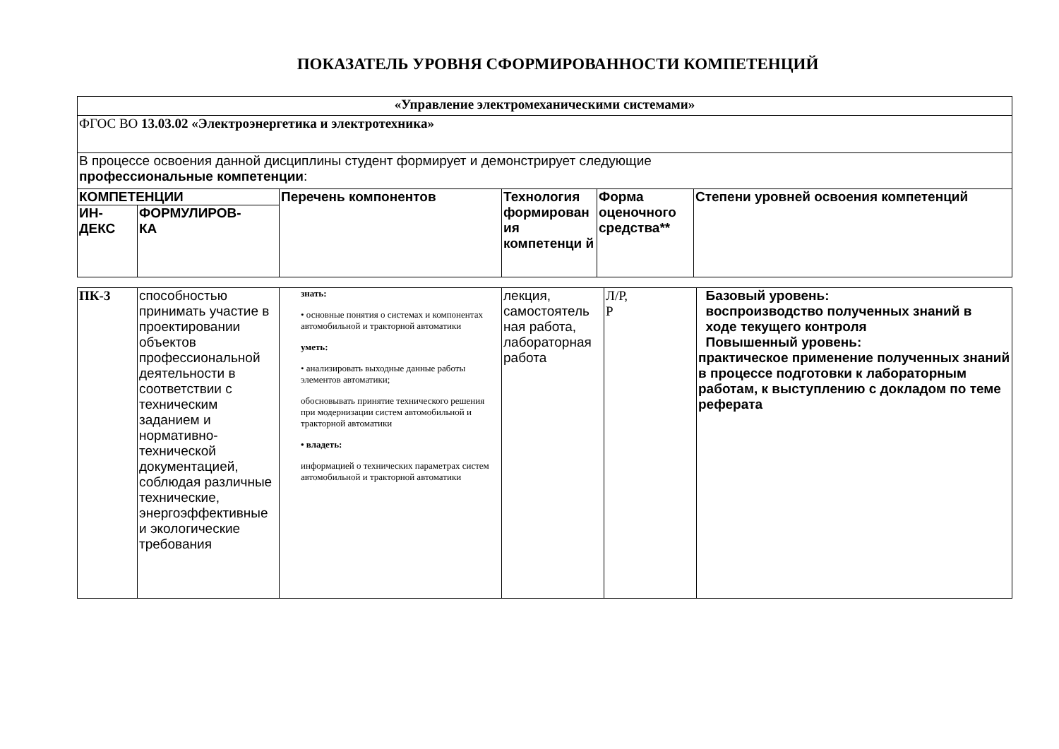ПОКАЗАТЕЛЬ УРОВНЯ СФОРМИРОВАННОСТИ КОМПЕТЕНЦИЙ
| «Управление электромеханическими системами» | | | | | |
| ФГОС ВО 13.03.02 «Электроэнергетика и электротехника» | | | | | |
| В процессе освоения данной дисциплины студент формирует и демонстрирует следующие профессиональные компетенции : | | | | | |
| КОМПЕТЕНЦИИ | | Перечень компонентов | Технология формирован ия компетенци й | Форма оценочного средства** | Степени уровней освоения компетенций |
| ИН- ДЕКС | ФОРМУЛИРОВ- КА | | | | |
| ПК-3 | способностью принимать участие в проектировании объектов профессиональной деятельности в соответствии с техническим заданием и нормативно-технической документацией, соблюдая различные технические, энергоэффективные и экологические требования | знать: • основные понятия о системах и компонентах автомобильной и тракторной автоматики уметь: • анализировать выходные данные работы элементов автоматики; обосновывать принятие технического решения при модернизации систем автомобильной и тракторной автоматики • владеть: информацией о технических параметрах систем автомобильной и тракторной автоматики | лекция, самостоятель ная работа, лабораторная работа | Л/Р, Р | Базовый уровень: воспроизводство полученных знаний в ходе текущего контроля Повышенный уровень: практическое применение полученных знаний в процессе подготовки к лабораторным работам, к выступлению с докладом по теме реферата |